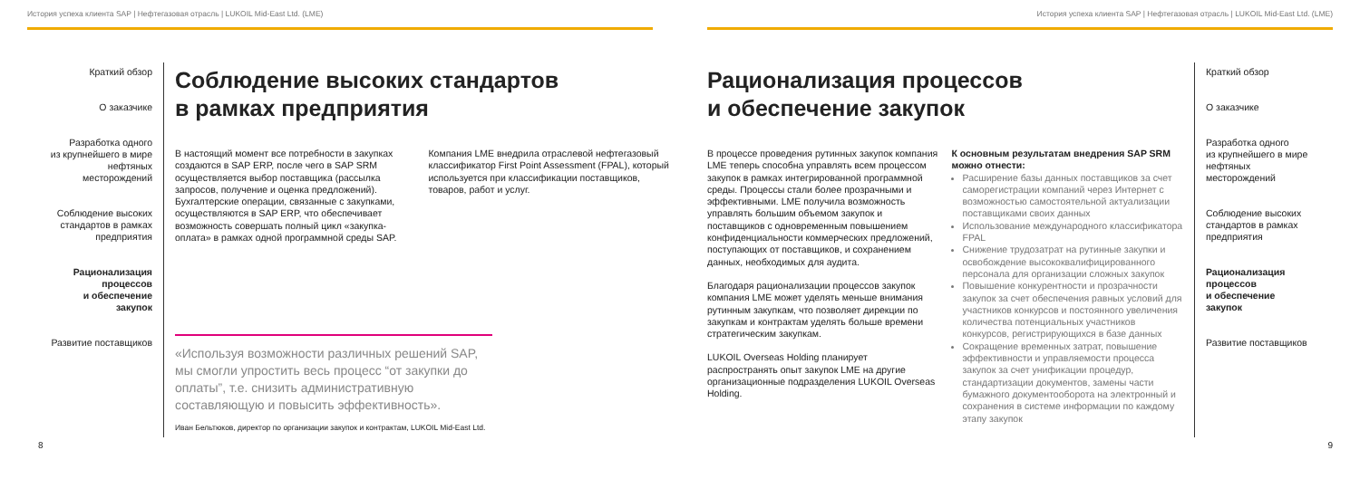История успеха клиента SAP | Нефтегазовая отрасль | LUKOIL Mid-East Ltd. (LME)
Краткий обзор
О заказчике
Разработка одного
из крупнейшего в мире
нефтяных
месторождений
Соблюдение высоких
стандартов в рамках
предприятия
Рационализация
процессов
и обеспечение
закупок
Развитие поставщиков
Соблюдение высоких стандартов
в рамках предприятия
В настоящий момент все потребности в закупках создаются в SAP ERP, после чего в SAP SRM осуществляется выбор поставщика (рассылка запросов, получение и оценка предложений). Бухгалтерские операции, связанные с закупками, осуществляются в SAP ERP, что обеспечивает возможность совершать полный цикл «закупка-оплата» в рамках одной программной среды SAP.
Компания LME внедрила отраслевой нефтегазовый классификатор First Point Assessment (FPAL), который используется при классификации поставщиков, товаров, работ и услуг.
«Используя возможности различных решений SAP, мы смогли упростить весь процесс “от закупки до оплаты”, т.е. снизить административную составляющую и повысить эффективность».
Иван Бельтюков, директор по организации закупок и контрактам, LUKOIL Mid-East Ltd.
8
История успеха клиента SAP | Нефтегазовая отрасль | LUKOIL Mid-East Ltd. (LME)
Рационализация процессов
и обеспечение закупок
В процессе проведения рутинных закупок компания LME теперь способна управлять всем процессом закупок в рамках интегрированной программной среды. Процессы стали более прозрачными и эффективными. LME получила возможность управлять большим объемом закупок и поставщиков с одновременным повышением конфиденциальности коммерческих предложений, поступающих от поставщиков, и сохранением данных, необходимых для аудита.
Благодаря рационализации процессов закупок компания LME может уделять меньше внимания рутинным закупкам, что позволяет дирекции по закупкам и контрактам уделять больше времени стратегическим закупкам.
LUKOIL Overseas Holding планирует распространять опыт закупок LME на другие организационные подразделения LUKOIL Overseas Holding.
К основным результатам внедрения SAP SRM можно отнести:
Расширение базы данных поставщиков за счет саморегистрации компаний через Интернет с возможностью самостоятельной актуализации поставщиками своих данных
Использование международного классификатора FPAL
Снижение трудозатрат на рутинные закупки и освобождение высококвалифицированного персонала для организации сложных закупок
Повышение конкурентности и прозрачности закупок за счет обеспечения равных условий для участников конкурсов и постоянного увеличения количества потенциальных участников конкурсов, регистрирующихся в базе данных
Сокращение временных затрат, повышение эффективности и управляемости процесса закупок за счет унификации процедур, стандартизации документов, замены части бумажного документооборота на электронный и сохранения в системе информации по каждому этапу закупок
Краткий обзор
О заказчике
Разработка одного
из крупнейшего в мире
нефтяных
месторождений
Соблюдение высоких
стандартов в рамках
предприятия
Рационализация
процессов
и обеспечение
закупок
Развитие поставщиков
9